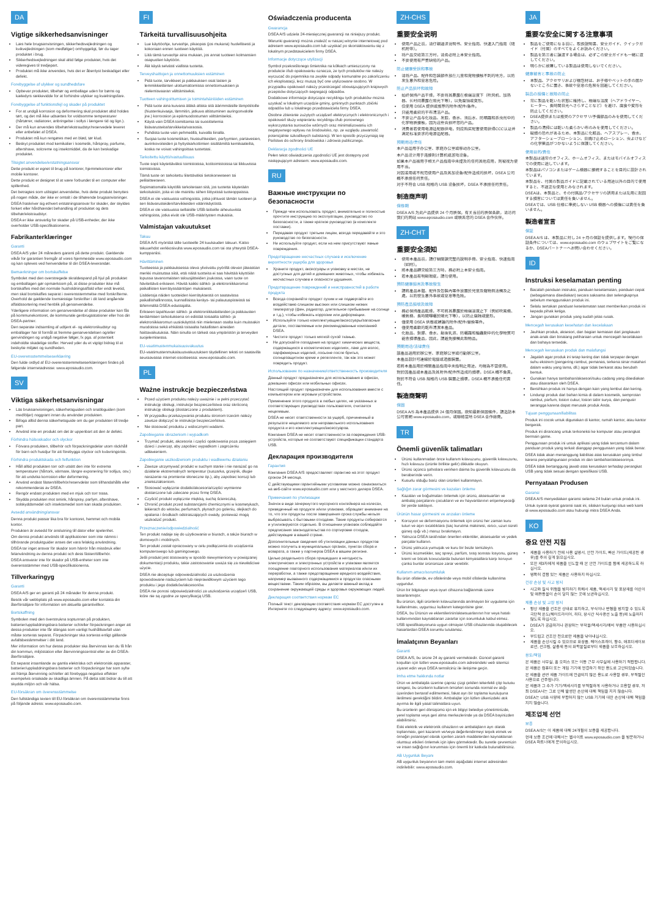DA
Vigtige sikkerhedsanvisninger
Læs hele brugsanvisningen, sikkerhedsvejledningen og kvikvejledningen (som medfølger) omhyggeligt, før du tager produktet i brug.
Sikkerhedsvejledningen skal altid følge produktet, hvis det videregives til tredjepart.
Produktet må ikke anvendes, hvis det er åbenlyst beskadiget eller defekt.
Forebyggelse af ulykker og sundhedsfare
Opbevar produktet, tilbehør og emballage uden for børns og kæledyrs rækkevidde for at forhindre ulykker og kvælningsfare.
Forebyggelse af funktionsfejl og skader på produktet
For at undgå korrosion og deformering skal produktet altid holdes tørt, og det må ikke udsættes for voldsomme temperaturer (hårtørrer, radiatorer, anbringelse i sollys i længere tid og lign.).
Der må kun anvendes tilbehør/ekstraudstyr/reservedele leveret eller anbefalet af DSEA.
Produktet må kun rengøres med en blød, tør klud.
Beskyt produktet mod kemikalier i kosmetik, hårspray, parfume, aftershave, solcreme og insektmiddel, da de kan beskadige produktet.
Tilsigtet anvendelse/erstatningsansvar
Dette produkt er egnet til brug på kontorer, hjemmekontorer eller mobile kontorer.
Dette produkt er designet til at være forbundet til en computer eller spillenhed.
Det betragtes som utilsigtet anvendelse, hvis dette produkt benyttes på nogen måde, der ikke er omtalt i de tilhørende brugsanvisninger.
DSEA fraskriver sig ethvert erstatningsansvar for skader, der skyldes forkert eller hårdhændet behandling af produktet og dets tilbehør/ekstraudstyr.
DSEA er ikke ansvarlig for skader på USB-enheder, der ikke overholder USB-specifikationerne.
Fabrikanterklæringer
Garanti
DSEA A/S yder 24 måneders garanti på dette produkt. Gældende vilkår for garantien fremgår af vores hjemmeside www.eposaudio.com og kan opleves ved henvendelse til din DSEA-leverandør.
Bemærkninger om bortskaffelse
Symbolet med den overstregede skraldespand på hjul på produktet og emballagen gør opmærksom på, at disse produkter ikke må bortskaffes med det normale husholdningsaffald efter endt levetid, men skal bortskaffes separat i overensstemmelse med forskrifterne. Overhold de gældende lovmæssige forskrifter i dit land angående affaldssortering med henblik på genanvendelse.
Yderligere information om genanvendelse af disse produkter kan fås på kommunekontoret, de kommunale genbrugsstationer eller hos din DSEA-partner.
Den separate indsamling af udtjent el- og elektronikudstyr og emballager har til formål at fremme genanvendelsen og/eller genvindingen og undgå negative følger, fx pga. af potentielt indeholdte skadelige stoffer. Herved yder du et vigtigt bidrag til at beskytte miljøet og sundheden.
EU-overensstemmelseserklæring
Den fulde ordlyd af EU-overensstemmelseserklæringen findes på følgende internetadresse: www.eposaudio.com.
SV
Viktiga säkerhetsanvisningar
Läs bruksanvisningen, säkerhetsguiden och snabbguiden (som medföljer) noggrant innan du använder produkten.
Bifoga alltid denna säkerhetsguide om du ger produkten till tredje part.
Använd inte en produkt om det är uppenbart att den är defekt.
Förhindra hälsoskador och olyckor
Förvara produkten, tillbehör och förpackningsdelar utom räckhåll för barn och husdjur för att förebygga olyckor och kvävningsrisk.
Förhindra produktskada och felfunktion
Håll alltid produkten torr och utsätt den inte för extrema temperaturer (hårtork, värmare, längre exponering för solljus, osv.) för att undvika korrosion eller deformering.
Använd endast fästen/tillbehör/reservdelar som tillhandahålls eller rekommenderas av DSEA.
Rengör endast produkten med en mjuk och torr trasa.
Skydda produkten mot smink, hårspray, parfym, aftershave, solskyddsmedel och insektsmedel som kan skada produkten.
Avsedd användning/ansvar
Denna produkt passar lika bra för kontoret, hemmet och mobila kontor.
Produkten är avsedd för anslutning till dator eller spelenhet.
Om denna produkt används till applikationer som inte nämns i tillhörande produktguider anses det vara felaktig användning.
DSEA tar inget ansvar för skador som härrör från missbruk eller felanvändning av denna produkt och dess fästen/tillbehör.
DSEA ansvarar inte för skador på USB-enheter som inte överensstämmer med USB-specifikationerna.
Tillverkaringyg
Garanti
DSEA A/S ger en garanti på 24 månader för denna produkt.
Besök vår webbplats på www.eposaudio.com eller kontakta din återförsäljare för information om aktuella garantivillkor.
Bortskaffning
Symbolen med den överstrukna soptunnan på produkten, batterier/uppladdningsbara batterier och/eller förpackningen anger att dessa produkter inte får slängas som vanligt hushållsavfall utan måste sorteras separat. Förpackningar ska sorteras enligt gällande avfallsbestämmelser i ditt land.
Mer information om hur dessa produkter ska återvinnas kan du få från din kommun, miljöstation eller återvinningscentral eller av din DSEA-återförsäljare.
Ett separat insamlande av gamla elektriska och elektronisk apparater, batterier/uppladdningsbara batterier och förpackningar har som syfte att främja återvinning och/eller att förebygga negativa effekter exempelvis orsakade av skadliga ämnen. På detta sätt bidrar du till att skydda miljön och vår hälsa.
EU-försäkran om överensstämmelse
Den fullständiga texten till EU-försäkran om överensstämmelse finns på följande adress: www.eposaudio.com.
FI
Tärkeitä turvallisuusohjeita
Lue käyttöohje, turvaohje, pikaopas (jos mukana) huolellisesti ja kokonaan ennen tuotteen käyttöä.
Liitä tämä turvaohje aina mukaan, jos annat tuotteen kolmansien osapuolien käyttöön.
Älä käytä selvästi viallista tuotetta.
Terveyshaittojen ja onnettomuuksien estäminen
Pidä tuote, tarvikkeet ja pakkauksen osat lasten ja lemmikkieläinten ulottumattomissa onnettomuuksien ja nielemisvaaran välttämiseksi.
Tuotteen vahingoittumisen ja toimintahäiriöiden estäminen
Pidä tuote aina kuivana äläkä altista sitä äärimmäisille lämpötiloille (hiustenkuivaaja, lämmitin, jatkuva altistuminen auringonvalolle jne.) korroosion ja epämuodostuman välttämiseksi.
Käytä vain DSEA toimittamia tai suosittelemia lisävarusteita/tarvikkeita/varaosia.
Puhdista tuote vain pehmeällä, kuivalla liinalla.
Suojaa tuote kosmetiikan, hiussuihkeiden, parfyymien, partavesien, aurinkovoiteiden ja hyttyskarkottimien sisältämiltä kemikaaleilta, koska ne voivat vahingoittaa tuotettasi.
Tarkoitettu käyttö/vastuullisuus
Tuote sopii käytettäväksi toimistoissa, kotitoimistoissa tai liikkuvissa toimistoissa.
Tämä tuote on tarkoitettu liitettäväksi tietokoneeseen tai pelilaitteeseen.
Sopimattomalla käytöllä tarkoitetaan sitä, jos tuotetta käytetään tarkoituksiin, joita ei ole mainittu siihen liittyvissä tuoteoppaissa.
DSEA ei ole vastuussa vahingoista, jotka johtuvat tämän tuotteen ja sen lisävarusteiden/tarvikkeiden väärinkäytöstä.
DSEA ei ole vastuussa sellaisille USB-laitteille aiheutuvista vahingoista, jotka eivät ole USB-määritysten mukaisia.
Valmistajan vakuutukset
Takuu
DSEA A/S myöntää tälle tuotteelle 24 kuukauden takuun. Katso takuuehdot verkkosivulta www.eposaudio.com tai ota yhteyttä DSEA-kumppaniisi.
Hävittäminen
Tuotteessa ja pakkauksessa oleva yliviivattu pyörillä olevan jäteastian merkki muistuttaa siitä, että näitä tuotteita ei saa hävittää käyttöiän lopussa tavanomaisten talousjätteiden joukossa, vaan tuote on hävitettävä erikseen. Hävitä kaikki sähkö- ja elektroniikkaromut paikallisten kierrätyssääntöjen mukaisesti.
Lisätietoja näiden tuotteiden kierrätyksestä on saatavissa paikallishallinnosta, kunnallisista keräys- tai palautuspisteistä tai lähimmältä DSEA-edustajalta.
Erikseen tapahtuvan sähkö- ja elektroniikkalaitteiden ja pakkausten keräämisen tarkoituksena on edistää toisaalta sähkö- ja elektroniikkaromun uusiokäyttöä niin mielenaan osalta kuin muissakin muodoissa sekä ehkäistä toisaalta haitallisten aineiden haittavaikutuksia. Näin sinulla on tärkeä osa ympäristön ja terveyden suojelemisessa.
EU-vaatimustenmukaisuusvakuutus
EU-vaatimustenmukaisuusvakuutuksen täydellinen teksti on saatavilla seuraavassa internet-osoitteessa: www.eposaudio.com.
PL
Ważne instrukcje bezpieczeństwa
Przed użyciem produktu należy uważnie i w pełni przeczytać instrukcję obsługi, instrukcje bezpieczeństwa oraz skróconą instrukcję obsługi (dostarczone z produktem).
W przypadku przekazywania produktu stronom trzecim należy zawsze dołączyć te instrukcje bezpieczeństwa.
Nie stosować produktu z widocznymi wadami.
Zapobieganie obrażeniom i wypadkom
Trzymać produkt, akcesoria i części opakowania poza zasięgiem dzieci i zwierząt, aby zapobiec wypadkom i zagrożeniu udławieniem.
Zapobieganie uszkodzeniom produktu i wadliwemu działaniu
Zawsze utrzymywać produkt w suchym stanie i nie narażać go na działanie ekstremalnych temperatur (suszarka, grzejnik, długie narażenie na promienie słoneczne itp.), aby zapobiec korozji lub zniekształceniom.
Stosować wyłącznie dodatki/akcesoria/części wymienne dostarczone lub zalecane przez firmę DSEA.
Czyścić produkt wyłącznie miękką, suchą ściereczką.
Chronić produkt przed substancjami chemicznymi w kosmetykach, lakierach do włosów, perfumach, płynach po goleniu, olejkach do opalania i środkach odstraszających owady, ponieważ mogą uszkodzić produkt.
Przeznaczenie/odpowiedzialność
Ten produkt nadaje się do użytkowania w biurach, a także biurach w domowych i mobilnych.
Ten produkt został opracowany w celu podłączenia do urządzenia komputerowego lub gamingowego.
Jeśli produkt jest stosowany w sposób niewymieniony w powiązanej dokumentacji produktu, takie zastosowanie uważa się za niewłaściwe użycie.
DSEA nie akceptuje odpowiedzialności za uszkodzenia spowodowane nadużyciem lub nieprawidłowym użyciem tego produktu i jego dodatków/akcesoriów.
DSEA nie ponosi odpowiedzialności za uszkodzenia urządzeń USB, które nie są zgodne ze specyfikacją USB.
Oświadczenia producenta
Gwarancja
DSEA A/S udziela 24-miesięcznej gwarancji na niniejszy produkt.
Warunki gwarancji można znaleźć w naszej witrynie internetowej pod adresem www.eposaudio.com lub uzyskać po skontaktowaniu się z lokalnym przedstawicielem firmy DSEA.
Informacje dotyczące utylizacji
Symbol przekreślonego śmietnika na kółkach umieszczony na produkcie i/lub opakowaniu oznacza, że tych produktów nie należy wyrzucać do pojemnika na zwykłe odpady komunalne po zakończeniu ich eksploatacji, lecz muszą być one utylizowane osobno. W przypadku opakowań należy przestrzegać obowiązujących krajowych przepisów dotyczących segregacji odpadów.
Dodatkowe informacje dotyczące recyklingu tych produktów można uzyskać w lokalnym urzędzie gminy, gminnych punktach zbiórki odpadów lub u lokalnego przedstawiciela firmy DSEA.
Osobne zbieranie zużytych urządzeń elektrycznych i elektronicznych i opakowań służy wspieraniu recyklingu i/lub ponownego wykorzystania surowców wtórnych oraz minimalizowaniu ich negatywnego wpływu na środowisko, np. ze względu zawartość potencjalnie szkodliwych substancji. W ten sposób przyczyniają się Państwo do ochrony środowiska i zdrowia publicznego.
Deklaracja zgodności UE
Pełen tekst oświadczenia zgodności UE jest dostępny pod następującym adresem: www.eposaudio.com.
RU
Важные инструкции по безопасности
Прежде чем использовать продукт, внимательно и полностью прочтите инструкцию по эксплуатации, руководство по безопасности, а также краткое руководство (в комплекте поставки).
Передавая продукт третьим лицам, всегда передавайте и это руководство по безопасности.
Не используйте продукт, если на нем присутствуют явные повреждения.
Предотвращение несчастных случаев и исключение вероятности ущерба для здоровья
Храните продукт, аксессуары и упаковку в местах, не доступных для детей и домашних животных, чтобы избежать несчастных случаев и опасности удушения.
Предотвращение повреждений и неисправностей в работе продукта
Всегда сохраняйте продукт сухим и не подвергайте его воздействию слишком высоких или слишком низких температур (фен, радиатор, длительное пребывание на солнце и т.д.), чтобы избежать коррозии или деформации.
Используйте только комплектующие/аксессуары/запасные детали, поставляемые или рекомендованные компанией DSEA.
Чистите продукт только мягкой сухой тканью.
Не допускайте попадания на продукт химических веществ, содержащихся в косметических изделиях, лаке для волос, парфюмерных изделий, лосьоне после бритья, солнцезащитном креме и репелленте, так как это может повредить продукт.
Использование по назначению/ответственность производителя
Данный продукт предназначен для использования в офисах, домашних офисах или мобильных офисах.
Настоящий продукт предназначен для использования вместе с компьютером или игровым устройством.
Применение этого продукта в любых целях, не указанных в соответствующих руководствах пользователя, считается нецелевым.
DSEA не несет ответственности за ущерб, причиненный в результате нецелевого или неправильного использования продукта и его комплектующих/аксессуаров.
Компания DSEA не несет ответственности за повреждения USB-устройств, которые не соответствуют спецификации стандарта USB.
Декларация производителя
Гарантия
Компания DSEA A/S предоставляет гарантию на этот продукт сроком 24 месяца.
С действующими гарантийными условиями можно ознакомиться на веб-сайте www.eposaudio.com или у местного дилера DSEA.
Примечания по утилизации
Значок в виде зачеркнутого мусорного контейнера на колесах, приведенный на продукте и/или упаковке, обращает внимание на то, что эти продукты после завершения срока службы нельзя выбрасывать с бытовыми отходами. Такие продукты собираются и утилизируются отдельно. В отношении упаковок соблюдайте предписания законодательства по сортировке отходов, действующие в вашей стране.
Дополнительные сведения об утилизации данных продуктов можно получить в муниципальных органах, пунктах сбора и возврата, а также у партнеров DSEA в вашем регионе.
Целью раздельного сбора пришедших в негодность электрических и электронных устройств и упаковки является поощрение повторного использования материалов и/или их переработки, а также предотвращение вредного воздействия, например вызванного содержащимися в продуктах опасными веществами. Таким образом, вы делаете важный вклад в сохранение окружающей среды и здоровья окружающих людей.
Декларация соответствия нормам ЕС
Полный текст декларации соответствия нормам ЕС доступен в Интернете по следующему адресу: www.eposaudio.com.
ZH-CHS
重要安全说明
使用产品之前，请仔细通读说明书、安全指南、快速入门指南（随机附带）。
将产品交给第三方时，请务必附上本安全指南。
不要使用有严重缺陷的产品。
防止健康受损和事故
请将产品、配件和包装部件放在儿童和宠物接触不到的地方，以防发生意外和窒息危险。
防止产品损坏和故障
始终保持产品干燥，不要将其暴露在极端温度下（吹风机、加热器、长时间暴露在阳光下等），以免腐蚀或变形。
仅使用 DSEA 提供或推荐的附件/配件/备件。
只能用柔软的干布清洁产品。
不要让产品与化妆品、发胶、香水、须后水、防晒霜和杀虫剂中的化学物质接触，因为这些会损坏您的产品。
消费者若使用电源适配器供电，则应购买配套使用获得CCC认证并满足标准要求的电源适配器。
预期用途/责任
本产品适用于办公室、家庭办公室或移动办公室。
本产品设计用于连接到计算机或游戏设备。
如果本产品被用于相关产品指南中未提及的任何其他应用，则被视为使用不当。
对因滥用或不规范使用产品及其加设备/配件造成的损坏，DSEA 公司概不承担任何责任。
对于不符合 USB 规格的 USB 设备损坏，DSEA 不承担任何责任。
制造商声明
保修期
DSEA A/S 为此产品提供 24 个月质保。有关当前的质保条款，请访问我们的网站 www.eposaudio.com 或联系您的 DSEA 合作伙伴。
ZH-CHT
重要安全須知
使用本產品前，請仔細閱讀完整的說明手冊、安全指南、快速指南（如附）。
將本產品轉交給第三方時，務必附上本安全指南。
若本產品有明顯瑕疵，請勿使用。
預防健康損害及事故發生
請將產品本體、配件及包裝內零件放置於兒童及寵物無法觸及之處，以防發生意外事故或窒息等危險。
預防產品損壞及故障
務必保持產品乾燥，不可將其暴露於極端溫度之下（例如吹風機、暖氣機、長時間曝曬於陽光下等），以防止腐蝕或變形。
僅使用 DSEA 供應或建議的附件/配件/替換零件。
僅使用柔軟的乾布清潔本產品。
化妝品、髮膠、香水、鬍後乳液、防曬霜和驅蟲劑中的化學物質可能會損壞產品，因此，請避免接觸此類物品。
預期用途/法律責任
該產品適用於辦公室、家庭辦公室或行動辦公室。
本產品設計可連線於電腦或遊戲裝置。
若將本產品用於相關產品指南中未指明之用途，均視為不當使用。
對於因產品或本產品及其附件/配件所造成的損壞，DSEA 概不負責。
對於不符合 USB 規格的 USB 裝置之損壞，DSEA 概不承擔任何責任。
製造商聲明
保固
DSEA A/S 為本產品提供 24 個月保固。欲知最新保固條件，請造訪本公司官網 www.eposaudio.com，或聯絡當地 DSEA 合作廠商。
TR
Önemli güvenlik talimatları
Ürünü kullanmadan önce kullanım kılavuzunu, güvenlik kılavuzunu, hızlı kılavuzu (ürünle birlikte gelir) dikkatle okuyun.
Ürünü üçüncü şahıslara verirken daima bu güvenlik kılavuzunu da beraberinde verin.
Kusurlu olduğu bariz olan ürünleri kullanmayın.
Sağlığın zarar görmesini ve kazaları önleme
Kazaları ve boğulmaları önlemek için ürünü, aksesuarları ve ambalaj parçalarını çocukların ve ev hayvanlarının erişemeyeceği bir yerde saklayın.
Ürünün hasar görmesini ve arızaları önleme
Korozyon ve deformasyonu önlemek için ürünü her zaman kuru tutun ve aşırı sıcaklıklara (saç kurutma makinesi, ısıtıcı, uzun süreli güneş ışığı vb.) maruz bırakmayın.
Yalnızca DSEA tarafından önerilen eklentiler, aksesuarlar ve yedek parçalar kullanın.
Ürünü yalnızca yumuşak ve kuru bir bezle temizleyin.
Ürünü kozmetikler, saç spreyi, parfüm, tıraş sonrası losyonu, güneş kremi ve böcek kovucularda bulunan kimyasallara karşı koruyun çünkü bunlar ürününüze zarar verebilir.
Kullanım amacı/sorumluluk
Bu ürün ofislerde, ev ofislerinde veya mobil ofislerde kullanılma uygundur.
Ürün bir bilgisayar veya oyun cihazına bağlanmak üzere tasarlanmıştır.
Bu ürünün, ilgili ürünlerin kılavuzlarında anılmayan bir uygulama için kullanılması, uygunsuz kullanım kategorisine girer.
DSEA, bu Ürünün ve eklentilerinin/aksesuarlarının hor veya hatalı kullanımından kaynaklanan zararlar için sorumluluk kabul etmez.
USB spesifikasyonuna uygun olmayan USB cihazlarında oluşabilecek hasarlardan DSEA sorumlu tutulamaz.
İmalatçının Beyanları
Garanti
DSEA A/S, bu ürüne 24 ay garanti vermektedir. Güncel garanti koşulları için lütfen www.eposaudio.com adresindeki web sitemizi ziyaret edin veya DSEA temsilciniz ile iletişime geçin.
İmha etme hakkında notlar
Ürün ve ambalajda üzerine çapraz çizgi çekilen tekerlekli çöp kutusu simgesi, bu ürünlerin kullanım ömürleri sonunda normal ev atığı üzerinden bertaraf edilmemesi, fakat ayrı bir toplama kuruluşuna iletilmesi gerektiğini bildirir. Ambalajlar için lütfen ülkenizdeki atık ayırma ile ilgili yasal talimatlara uyun.
Bu ürünlerin geri dönüşümü için ek bilgiyi belediye yönetiminizde, yerel toplama veya geri alma merkezlerinde ya da DSEA bayinizden alabilirsiniz.
Eski elektrik ve elektronik cihazların ve ambalajların ayrı olarak toplanması, geri kazanım ve/veya değerlendirmeyi teşvik etmek ve örneğin potansiyel olarak içerilen zararlı maddelerden kaynaklanan olumsuz etkileri önlemek için işlev görmektedir. Bu suretle çevremizin ve insan sağlığının korunması için önemli bir katkıda bulunabilirsiniz.
AB Uygunluk Beyanı
AB uygunluk beyanının tam metni aşağıdaki internet adresinden indirilebilir: www.eposaudio.com.
JA
重要な安全に関する注意事項
製品をご使用になる前に、取扱説明書、安全ガイド、クイックガイド（付属）のすべてをよくお読みください。
製品を第三者に譲渡する場合は、必ずこの安全ガイドも一緒に渡してください。
明らかに故障している製品は使用しないでください。
健康被害と事故の防止
本製品、アクセサリおよび梱包材は、お子様やペットの手の届かないところに置き、事故や窒息の危険を回避してください。
製品の損傷と故障の防止
常に製品を乾いた状態に維持し、極端な温度（ヘアドライヤー、ヒーター、長時間日光へさらすことなど）を避け、腐食や変形を防止してください。
DSEA提供または推奨のアクセサリ/予備部品のみを使用してください。
製品の清掃には乾いた柔らかい布のみを使用してください。
破損の恐れがあるため、本製品に化粧品、ヘアスプレー、香水、アフターシェーブローション、日焼け止めローション、虫よけなどの化学薬品がつかないように保護してください。
使用目的/責任
本製品は通常のオフィス、ホームオフィス、またはモバイルオフィスでの使用に適しています。
本製品はパソコンまたはゲーム機器に接続することを目的に設計されています。
本製品を、付属の製品ガイドに記載されている用途以外の目的で使用すると、不適正な使用とみなされます。
DSEAは、本製品と、その付属品/アクセサリの誤用または乱用に起因する損害については責任を負いません。
DSEAでは、USB 仕様に準拠しない USB 機器への損傷には責任を負いません。
製造者宣言
保証
DSEA A/S は、本製品に対し 24 ヶ月の保証を提供します。現行の保証条件については、www.eposaudio.com のウェブサイトをご覧になるか、DSEAパートナーへお問い合わせください。
ID
Instruksi keselamatan penting
Bacalah panduan instruksi, panduan keselamatan, panduan cepat (sebagaimana disediakan) secara saksama dan selengkapnya sebelum menggunakan produk ini.
Selalu sertakan panduan keselamatan saat memberikan produk ini kepada pihak ketiga.
Jangan gunakan produk yang sudah jelas rusak.
Mencegah kerusakan kesehatan dan kecelakaan
Jauhkan produk, aksesori, dan bagian kemasan dari jangkauan anak-anak dan binatang peliharaan untuk mencegah kecelakaan dan bahaya tersedak.
Mencegah kerusakan produk dan malafungsi
Jagalah agar produk ini tetap kering dan tidak terpapar dengan suhu ekstrem (pengering rambut, pemanas, terkena sinar matahari dalam waktu yang lama, dll.) agar tidak berkarat atau berubah bentuk.
Gunakan hanya tambahan/aksesori/suku cadang yang disediakan atau disarankan oleh DSEA.
Bersihkan produk ini hanya dengan kain yang lembut dan kering.
Lindungi produk dari bahan kimia di dalam kosmetik, semprotan rambut, parfum, losion cukur, losion tabir surya, dan pengusir serangga karena dapat merusak produk Anda.
Tujuan penggunaan/liabilitas
Produk ini cocok untuk digunakan di kantor, rumah kantor, atau kantor bergerak.
Produk ini dirancang untuk terkoneksi ke komputer atau perangkat bermain game.
Penggunaan produk ini untuk aplikasi yang tidak tercantum dalam panduan produk yang terkait dianggap penggunaan yang tidak benar.
DSEA tidak akan menanggung liabilitas atas kerusakan yang timbul karena penyalahgunaan produk ini dan tambahan/aksesorinya.
DSEA tidak bertanggung jawab atas kerusakan terhadap perangkat USB yang tidak sesuai dengan spesifikasi USB.
Pernyataan Produsen
Garansi
DSEA A/S menyediakan garansi selama 24 bulan untuk produk ini.
Untuk syarat-syarat garansi saat ini, silakan kunjungi situs web kami di www.eposaudio.com atau hubungi mitra DSEA Anda.
KO
중요 안전 지침
제품을 사용하기 전에 사용 설명서, 안전 가이드, 빠른 가이드(제공된 경우)를 주의 깊게 읽으십시오.
또한 제3자에게 제품을 인도할 때 본 안전 가이드를 함께 제공하도록 하십시오.
명확히 결함 있는 제품은 사용하지 마십시오.
건강 손상 및 사고 방지
사고와 질식 위험을 방지하기 위해서 제품, 액세서리 및 포장재를 어린이 및 애완동물이 손이 닿지 않는 곳에 보관하십시오.
제품 손상 및 고장 방지
항상 제품을 건조한 상태로 유지하고, 부식이나 변형을 방지할 수 있도록 극단적 온도(헤어드라이어, 히터, 장시간 직사광선 노출 등)에 노출하지 않도록 하십시오.
DSEA가 공급하거나 권장하는 부착물/액세서리/예비 부품만 사용하십시오.
부드럽고 건조한 천으로만 제품을 닦아내십시오.
제품을 손상시킬 수 있으므로 화장품, 헤어스프레이, 향수, 애프터셰이브 로션, 선크림, 살충제 등의 화학물질로부터 제품을 보호하십시오.
용도/책임
본 제품은 사무실, 홈 오피스 또는 이동 근무 사무실에 사용하기 적합합니다.
본 제품은 컴퓨터 또는 게임 기기에 연결하기 위한 용도로 고안되었습니다.
본 제품을 관련 제품 가이드에 언급되지 않은 용도로 사용할 경우, 부적절한 사용으로 간주됩니다.
본 제품과 그 추가 기기/액세서리를 부적절하게 사용하거나 오용할 경우, 저희 DSEA사는 그로 인해 발생한 손상에 대해 책임을 지지 않습니다.
DSEA는 USB 사양에 부합하지 않는 USB 기기에 대한 손상에 대해 책임을 지지 않습니다.
제조업체 선언
보증
DSEA A/S는 이 제품에 대해 24개월의 보증을 제공합니다.
현재 보증 조건에 대해서는 웹사이트 www.eposaudio.com 을 방문하거나 DSEA 파트너에게 문의하십시오.